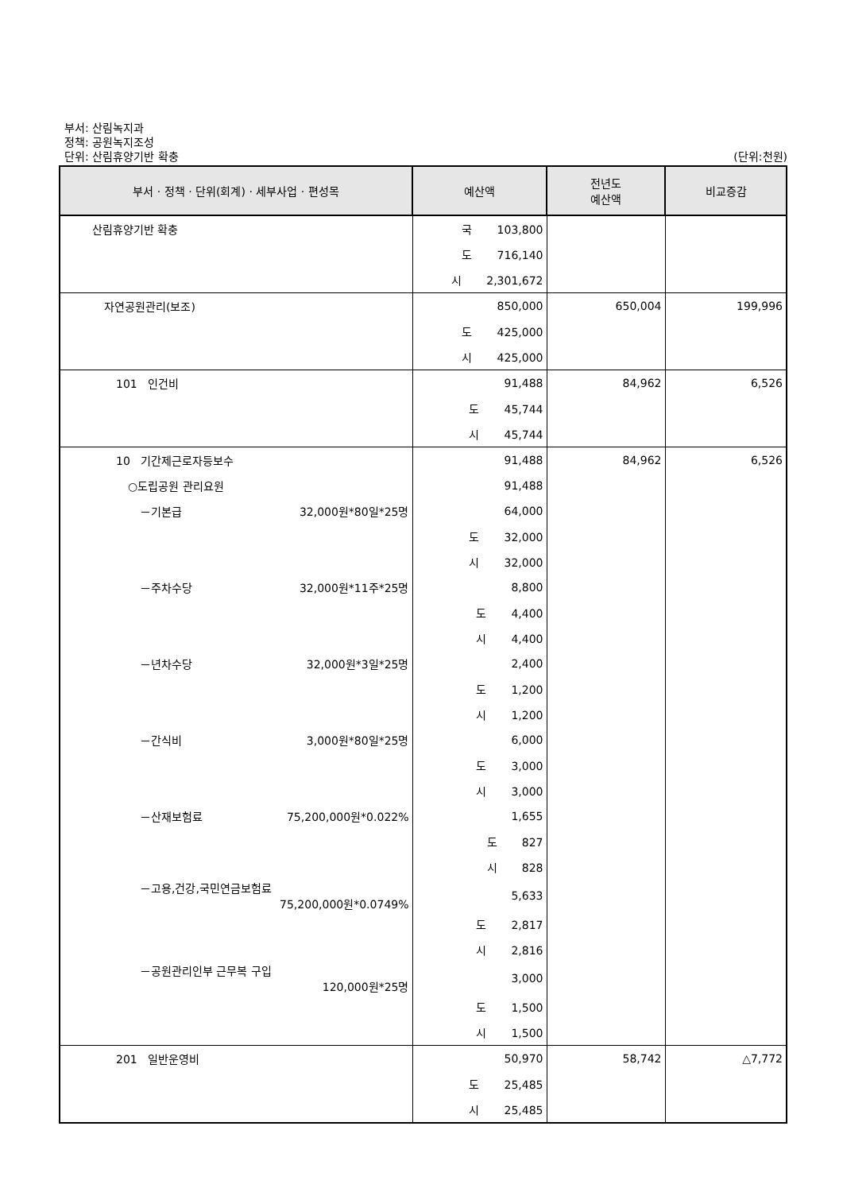부서: 산림녹지과
정책: 공원녹지조성
단위: 산림휴양기반 확충 (단위:천원)
| 부서 · 정책 · 단위(회계) · 세부사업 · 편성목 | 예산액 | 전년도 예산액 | 비교증감 |
| --- | --- | --- | --- |
| 산림휴양기반 확충 | 국 103,800 | | |
| | 도 716,140 | | |
| | 시 2,301,672 | | |
| 자연공원관리(보조) | 850,000 | 650,004 | 199,996 |
| | 도 425,000 | | |
| | 시 425,000 | | |
| 101 인건비 | 91,488 | 84,962 | 6,526 |
| | 도 45,744 | | |
| | 시 45,744 | | |
| 10 기간제근로자등보수 | 91,488 | 84,962 | 6,526 |
| ○도립공원 관리요원 | 91,488 | | |
| －기본급 32,000원*80일*25명 | 64,000 | | |
| | 도 32,000 | | |
| | 시 32,000 | | |
| －주차수당 32,000원*11주*25명 | 8,800 | | |
| | 도 4,400 | | |
| | 시 4,400 | | |
| －년차수당 32,000원*3일*25명 | 2,400 | | |
| | 도 1,200 | | |
| | 시 1,200 | | |
| －간식비 3,000원*80일*25명 | 6,000 | | |
| | 도 3,000 | | |
| | 시 3,000 | | |
| －산재보험료 75,200,000원*0.022% | 1,655 | | |
| | 도 827 | | |
| | 시 828 | | |
| －고용,건강,국민연금보험료 75,200,000원*0.0749% | 5,633 | | |
| | 도 2,817 | | |
| | 시 2,816 | | |
| －공원관리인부 근무복 구입 120,000원*25명 | 3,000 | | |
| | 도 1,500 | | |
| | 시 1,500 | | |
| 201 일반운영비 | 50,970 | 58,742 | △7,772 |
| | 도 25,485 | | |
| | 시 25,485 | | |